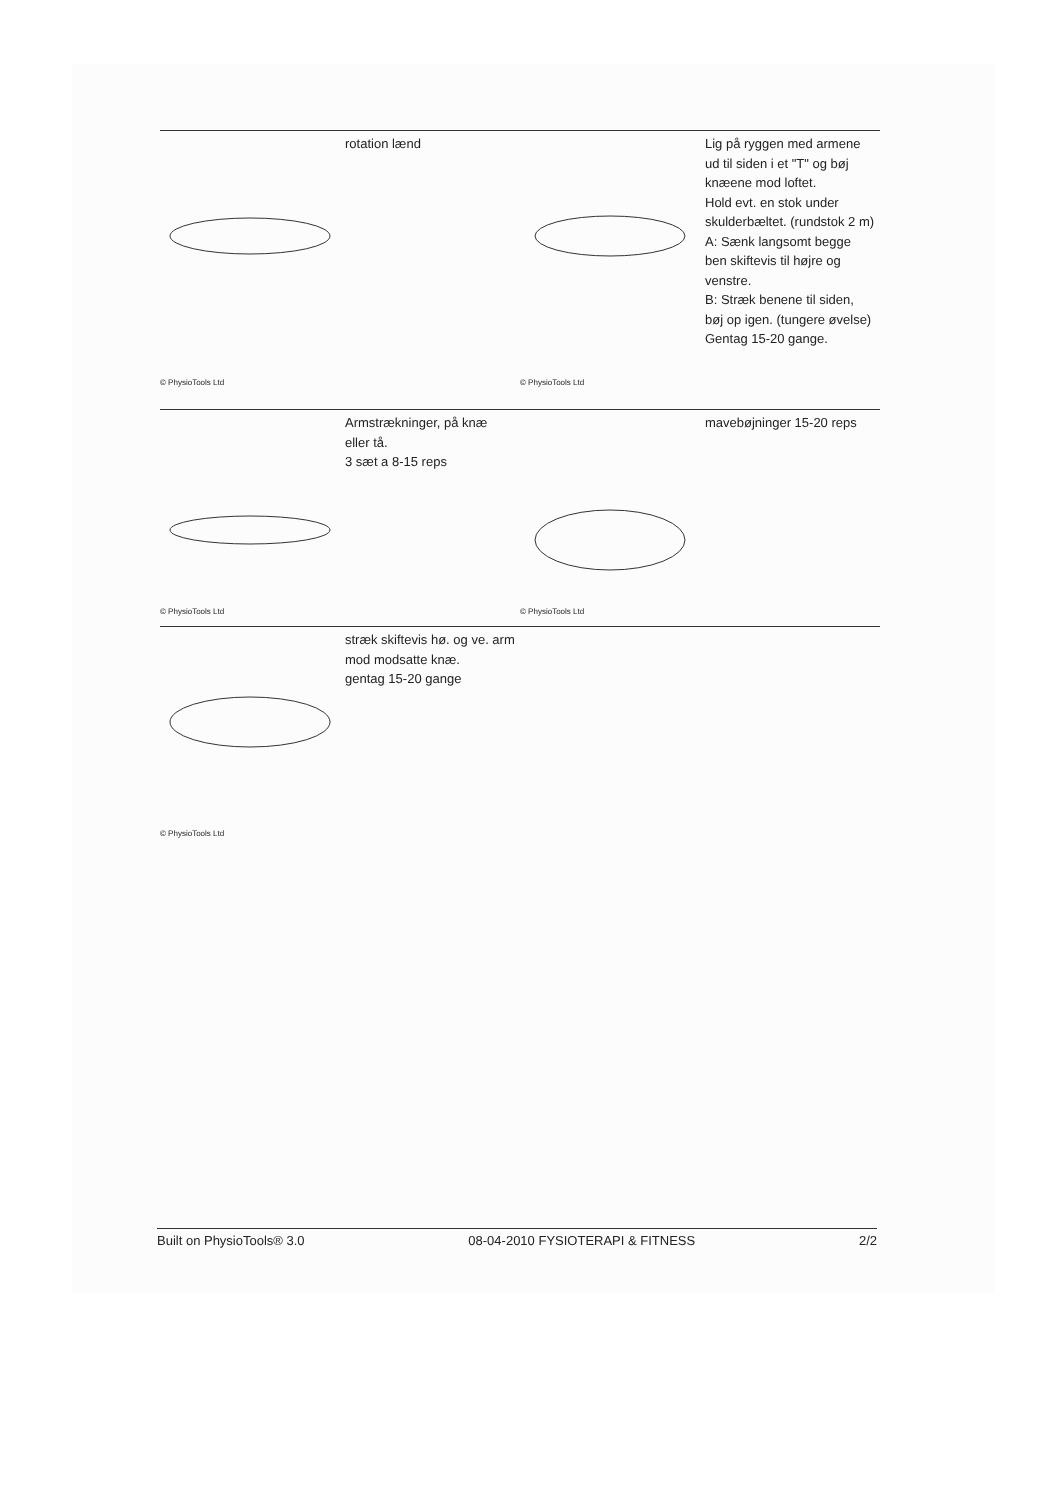© PhysioTools Ltd
rotation lænd
© PhysioTools Ltd
Lig på ryggen med armene ud til siden i et "T" og bøj knæene mod loftet.
Hold evt. en stok under skulderbæltet. (rundstok 2 m)
A: Sænk langsomt begge ben skiftevis til højre og venstre.
B: Stræk benene til siden, bøj op igen. (tungere øvelse)
Gentag 15-20 gange.
© PhysioTools Ltd
Armstrækninger, på knæ eller tå.
3 sæt a 8-15 reps
© PhysioTools Ltd
mavebøjninger 15-20 reps
© PhysioTools Ltd
stræk skiftevis hø. og ve. arm mod modsatte knæ.
gentag 15-20 gange
Built on PhysioTools® 3.0 08-04-2010 FYSIOTERAPI & FITNESS 2/2